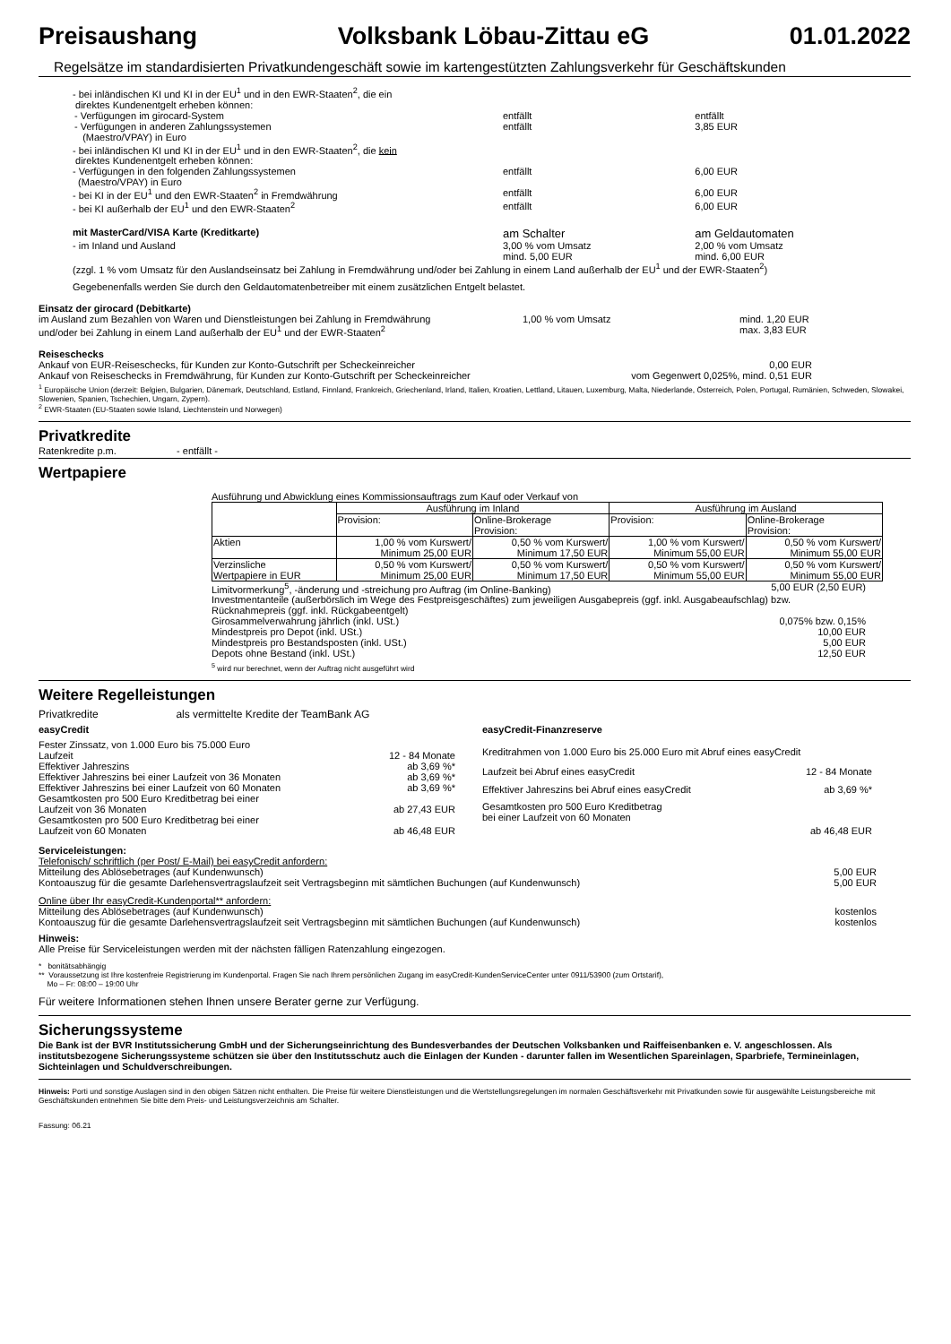Preisaushang Volksbank Löbau-Zittau eG 01.01.2022
Regelsätze im standardisierten Privatkundengeschäft sowie im kartengestützten Zahlungsverkehr für Geschäftskunden
| - bei inländischen KI und KI in der EU<sup>1</sup> und in den EWR-Staaten<sup>2</sup>, die ein direktes Kundenentgelt erheben können: | | |
| - Verfügungen im girocard-System | entfällt | entfällt |
| - Verfügungen in anderen Zahlungssystemen (Maestro/VPAY) in Euro | entfällt | 3,85 EUR |
| - bei inländischen KI und KI in der EU<sup>1</sup> und in den EWR-Staaten<sup>2</sup>, die kein direktes Kundenentgelt erheben können: | | |
| - Verfügungen in den folgenden Zahlungssystemen (Maestro/VPAY) in Euro | entfällt | 6,00 EUR |
| - bei KI in der EU<sup>1</sup> und den EWR-Staaten<sup>2</sup> in Fremdwährung | entfällt | 6,00 EUR |
| - bei KI außerhalb der EU<sup>1</sup> und den EWR-Staaten<sup>2</sup> | entfällt | 6,00 EUR |
| mit MasterCard/VISA Karte (Kreditkarte) | am Schalter | am Geldautomaten |
| - im Inland und Ausland | 3,00 % vom Umsatz mind. 5,00 EUR | 2,00 % vom Umsatz mind. 6,00 EUR |
(zzgl. 1 % vom Umsatz für den Auslandseinsatz bei Zahlung in Fremdwährung und/oder bei Zahlung in einem Land außerhalb der EU<sup>1</sup> und der EWR-Staaten<sup>2</sup>)
Gegebenenfalls werden Sie durch den Geldautomatenbetreiber mit einem zusätzlichen Entgelt belastet.
Einsatz der girocard (Debitkarte)
| im Ausland zum Bezahlen von Waren und Dienstleistungen bei Zahlung in Fremdwährung und/oder bei Zahlung in einem Land außerhalb der EU<sup>1</sup> und der EWR-Staaten<sup>2</sup> | 1,00 % vom Umsatz | mind. 1,20 EUR max. 3,83 EUR |
Reiseschecks
| Ankauf von EUR-Reiseschecks, für Kunden zur Konto-Gutschrift per Scheckeinreicher | 0,00 EUR |
| Ankauf von Reiseschecks in Fremdwährung, für Kunden zur Konto-Gutschrift per Scheckeinreicher | vom Gegenwert 0,025%, mind. 0,51 EUR |
<sup>1</sup> Europäische Union (derzeit: Belgien, Bulgarien, Dänemark, Deutschland, Estland, Finnland, Frankreich, Griechenland, Irland, Italien, Kroatien, Lettland, Litauen, Luxemburg, Malta, Niederlande, Österreich, Polen, Portugal, Rumänien, Schweden, Slowakei, Slowenien, Spanien, Tschechien, Ungarn, Zypern).
<sup>2</sup> EWR-Staaten (EU-Staaten sowie Island, Liechtenstein und Norwegen)
Privatkredite
Ratenkredite p.m. - entfällt -
Wertpapiere
Ausführung und Abwicklung eines Kommissionsauftrags zum Kauf oder Verkauf von
| | Ausführung im Inland | | Ausführung im Ausland | |
| | Provision: | Online-Brokerage Provision: | Provision: | Online-Brokerage Provision: |
| Aktien | 1,00 % vom Kurswert/ Minimum 25,00 EUR | 0,50 % vom Kurswert/ Minimum 17,50 EUR | 1,00 % vom Kurswert/ Minimum 55,00 EUR | 0,50 % vom Kurswert/ Minimum 55,00 EUR |
| Verzinsliche Wertpapiere in EUR | 0,50 % vom Kurswert/ Minimum 25,00 EUR | 0,50 % vom Kurswert/ Minimum 17,50 EUR | 0,50 % vom Kurswert/ Minimum 55,00 EUR | 0,50 % vom Kurswert/ Minimum 55,00 EUR |
| Limitvormerkung<sup>5</sup>, -änderung und -streichung pro Auftrag (im Online-Banking) | 5,00 EUR (2,50 EUR) |
| Investmentanteile (außerbörslich im Wege des Festpreisgeschäftes) zum jeweiligen Ausgabepreis (ggf. inkl. Ausgabeaufschlag) bzw. Rücknahmepreis (ggf. inkl. Rückgabeentgelt) | |
| Girosammelverwahrung jährlich (inkl. USt.) | 0,075% bzw. 0,15% |
| Mindestpreis pro Depot (inkl. USt.) | 10,00 EUR |
| Mindestpreis pro Bestandsposten (inkl. USt.) | 5,00 EUR |
| Depots ohne Bestand (inkl. USt.) | 12,50 EUR |
<sup>5</sup> wird nur berechnet, wenn der Auftrag nicht ausgeführt wird
Weitere Regelleistungen
Privatkredite als vermittelte Kredite der TeamBank AG
| easyCredit | |
| Fester Zinssatz, von 1.000 Euro bis 75.000 Euro | |
| Laufzeit | 12 - 84 Monate |
| Effektiver Jahreszins | ab 3,69 %* |
| Effektiver Jahreszins bei einer Laufzeit von 36 Monaten | ab 3,69 %* |
| Effektiver Jahreszins bei einer Laufzeit von 60 Monaten | ab 3,69 %* |
| Gesamtkosten pro 500 Euro Kreditbetrag bei einer Laufzeit von 36 Monaten | ab 27,43 EUR |
| Gesamtkosten pro 500 Euro Kreditbetrag bei einer Laufzeit von 60 Monaten | ab 46,48 EUR |
| easyCredit-Finanzreserve | |
| Kreditrahmen von 1.000 Euro bis 25.000 Euro mit Abruf eines easyCredit | |
| Laufzeit bei Abruf eines easyCredit | 12 - 84 Monate |
| Effektiver Jahreszins bei Abruf eines easyCredit | ab 3,69 %* |
| Gesamtkosten pro 500 Euro Kreditbetrag bei einer Laufzeit von 60 Monaten | ab 46,48 EUR |
Serviceleistungen:
| Telefonisch/ schriftlich (per Post/ E-Mail) bei easyCredit anfordern: | |
| Mitteilung des Ablösebetrages (auf Kundenwunsch) | 5,00 EUR |
| Kontoauszug für die gesamte Darlehensvertragslaufzeit seit Vertragsbeginn mit sämtlichen Buchungen (auf Kundenwunsch) | 5,00 EUR |
| Online über Ihr easyCredit-Kundenportal** anfordern: | |
| Mitteilung des Ablösebetrages (auf Kundenwunsch) | kostenlos |
| Kontoauszug für die gesamte Darlehensvertragslaufzeit seit Vertragsbeginn mit sämtlichen Buchungen (auf Kundenwunsch) | kostenlos |
Hinweis:
Alle Preise für Serviceleistungen werden mit der nächsten fälligen Ratenzahlung eingezogen.
* bonitätsabhängig
** Voraussetzung ist Ihre kostenfreie Registrierung im Kundenportal. Fragen Sie nach Ihrem persönlichen Zugang im easyCredit-KundenServiceCenter unter 0911/53900 (zum Ortstarif),
Mo – Fr: 08:00 – 19:00 Uhr
Für weitere Informationen stehen Ihnen unsere Berater gerne zur Verfügung.
Sicherungssysteme
Die Bank ist der BVR Institutssicherung GmbH und der Sicherungseinrichtung des Bundesverbandes der Deutschen Volksbanken und Raiffeisenbanken e. V. angeschlossen. Als institutsbezogene Sicherungssysteme schützen sie über den Institutsschutz auch die Einlagen der Kunden - darunter fallen im Wesentlichen Spareinlagen, Sparbriefe, Termineinlagen, Sichteinlagen und Schuldverschreibungen.
Hinweis: Porti und sonstige Auslagen sind in den obigen Sätzen nicht enthalten. Die Preise für weitere Dienstleistungen und die Wertstellungsregelungen im normalen Geschäftsverkehr mit Privatkunden sowie für ausgewählte Leistungsbereiche mit Geschäftskunden entnehmen Sie bitte dem Preis- und Leistungsverzeichnis am Schalter.
Fassung: 06.21